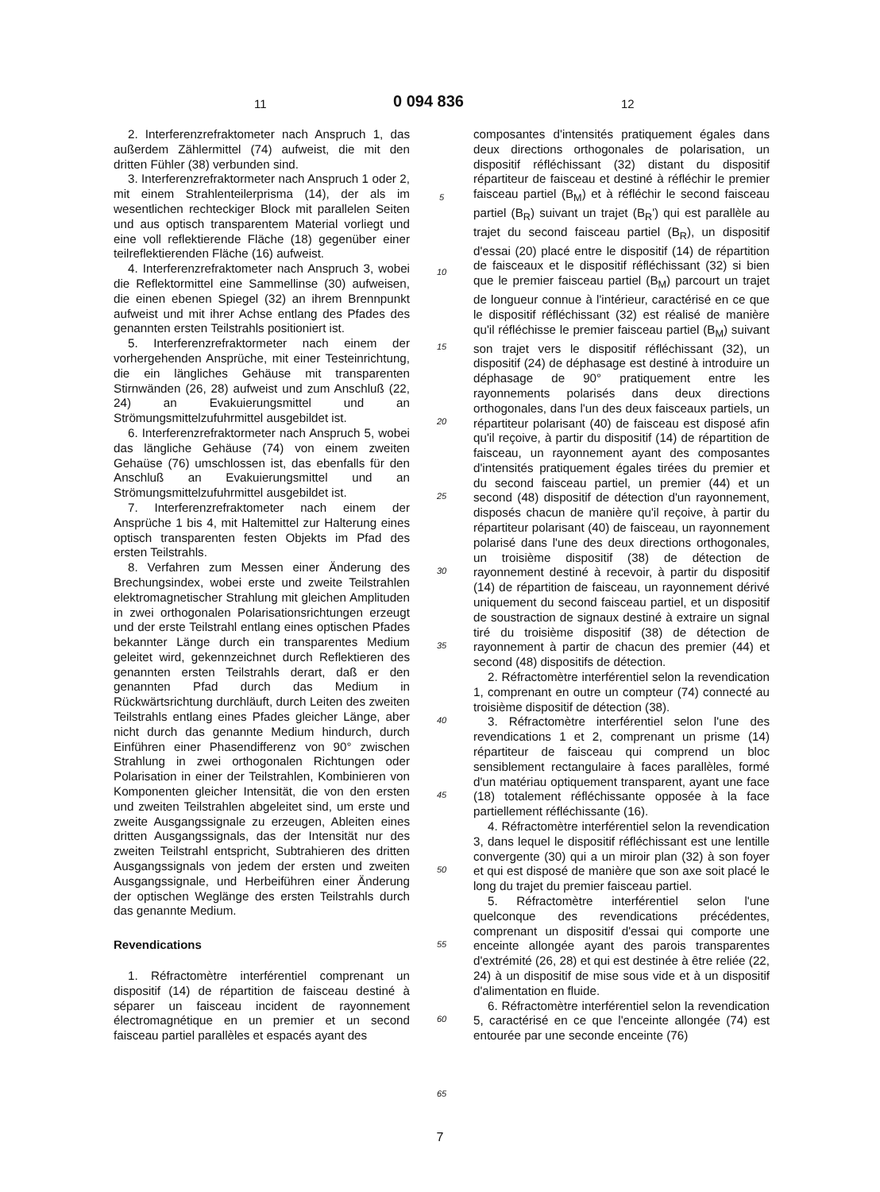11 0 094 836 12
2. Interferenzrefraktometer nach Anspruch 1, das außerdem Zählermittel (74) aufweist, die mit den dritten Fühler (38) verbunden sind.
3. Interferenzrefraktormeter nach Anspruch 1 oder 2, mit einem Strahlenteilerprisma (14), der als im wesentlichen rechteckiger Block mit parallelen Seiten und aus optisch transparentem Material vorliegt und eine voll reflektierende Fläche (18) gegenüber einer teilreflektierenden Fläche (16) aufweist.
4. Interferenzrefraktometer nach Anspruch 3, wobei die Reflektormittel eine Sammellinse (30) aufweisen, die einen ebenen Spiegel (32) an ihrem Brennpunkt aufweist und mit ihrer Achse entlang des Pfades des genannten ersten Teilstrahls positioniert ist.
5. Interferenzrefraktormeter nach einem der vorhergehenden Ansprüche, mit einer Testeinrichtung, die ein längliches Gehäuse mit transparenten Stirnwänden (26, 28) aufweist und zum Anschluß (22, 24) an Evakuierungsmittel und an Strömungsmittelzufuhrmittel ausgebildet ist.
6. Interferenzrefraktormeter nach Anspruch 5, wobei das längliche Gehäuse (74) von einem zweiten Gehaüse (76) umschlossen ist, das ebenfalls für den Anschluß an Evakuierungsmittel und an Strömungsmittelzufuhrmittel ausgebildet ist.
7. Interferenzrefraktometer nach einem der Ansprüche 1 bis 4, mit Haltemittel zur Halterung eines optisch transparenten festen Objekts im Pfad des ersten Teilstrahls.
8. Verfahren zum Messen einer Änderung des Brechungsindex, wobei erste und zweite Teilstrahlen elektromagnetischer Strahlung mit gleichen Amplituden in zwei orthogonalen Polarisationsrichtungen erzeugt und der erste Teilstrahl entlang eines optischen Pfades bekannter Länge durch ein transparentes Medium geleitet wird, gekennzeichnet durch Reflektieren des genannten ersten Teilstrahls derart, daß er den genannten Pfad durch das Medium in Rückwärtsrichtung durchläuft, durch Leiten des zweiten Teilstrahls entlang eines Pfades gleicher Länge, aber nicht durch das genannte Medium hindurch, durch Einführen einer Phasendifferenz von 90° zwischen Strahlung in zwei orthogonalen Richtungen oder Polarisation in einer der Teilstrahlen, Kombinieren von Komponenten gleicher Intensität, die von den ersten und zweiten Teilstrahlen abgeleitet sind, um erste und zweite Ausgangssignale zu erzeugen, Ableiten eines dritten Ausgangssignals, das der Intensität nur des zweiten Teilstrahl entspricht, Subtrahieren des dritten Ausgangssignals von jedem der ersten und zweiten Ausgangssignale, und Herbeiführen einer Änderung der optischen Weglänge des ersten Teilstrahls durch das genannte Medium.
Revendications
1. Réfractomètre interférentiel comprenant un dispositif (14) de répartition de faisceau destiné à séparer un faisceau incident de rayonnement électromagnétique en un premier et un second faisceau partiel parallèles et espacés ayant des
5
10
15
20
25
30
35
40
45
50
55
60
65
composantes d'intensités pratiquement égales dans deux directions orthogonales de polarisation, un dispositif réfléchissant (32) distant du dispositif répartiteur de faisceau et destiné à réfléchir le premier faisceau partiel (B<sub>M</sub>) et à réfléchir le second faisceau partiel (B<sub>R</sub>) suivant un trajet (B<sub>R</sub>') qui est parallèle au trajet du second faisceau partiel (B<sub>R</sub>), un dispositif d'essai (20) placé entre le dispositif (14) de répartition de faisceaux et le dispositif réfléchissant (32) si bien que le premier faisceau partiel (B<sub>M</sub>) parcourt un trajet de longueur connue à l'intérieur, caractérisé en ce que le dispositif réfléchissant (32) est réalisé de manière qu'il réfléchisse le premier faisceau partiel (B<sub>M</sub>) suivant son trajet vers le dispositif réfléchissant (32), un dispositif (24) de déphasage est destiné à introduire un déphasage de 90° pratiquement entre les rayonnements polarisés dans deux directions orthogonales, dans l'un des deux faisceaux partiels, un répartiteur polarisant (40) de faisceau est disposé afin qu'il reçoive, à partir du dispositif (14) de répartition de faisceau, un rayonnement ayant des composantes d'intensités pratiquement égales tirées du premier et du second faisceau partiel, un premier (44) et un second (48) dispositif de détection d'un rayonnement, disposés chacun de manière qu'il reçoive, à partir du répartiteur polarisant (40) de faisceau, un rayonnement polarisé dans l'une des deux directions orthogonales, un troisième dispositif (38) de détection de rayonnement destiné à recevoir, à partir du dispositif (14) de répartition de faisceau, un rayonnement dérivé uniquement du second faisceau partiel, et un dispositif de soustraction de signaux destiné à extraire un signal tiré du troisième dispositif (38) de détection de rayonnement à partir de chacun des premier (44) et second (48) dispositifs de détection.
2. Réfractomètre interférentiel selon la revendication 1, comprenant en outre un compteur (74) connecté au troisième dispositif de détection (38).
3. Réfractomètre interférentiel selon l'une des revendications 1 et 2, comprenant un prisme (14) répartiteur de faisceau qui comprend un bloc sensiblement rectangulaire à faces parallèles, formé d'un matériau optiquement transparent, ayant une face (18) totalement réfléchissante opposée à la face partiellement réfléchissante (16).
4. Réfractomètre interférentiel selon la revendication 3, dans lequel le dispositif réfléchissant est une lentille convergente (30) qui a un miroir plan (32) à son foyer et qui est disposé de manière que son axe soit placé le long du trajet du premier faisceau partiel.
5. Réfractomètre interférentiel selon l'une quelconque des revendications précédentes, comprenant un dispositif d'essai qui comporte une enceinte allongée ayant des parois transparentes d'extrémité (26, 28) et qui est destinée à être reliée (22, 24) à un dispositif de mise sous vide et à un dispositif d'alimentation en fluide.
6. Réfractomètre interférentiel selon la revendication 5, caractérisé en ce que l'enceinte allongée (74) est entourée par une seconde enceinte (76)
7